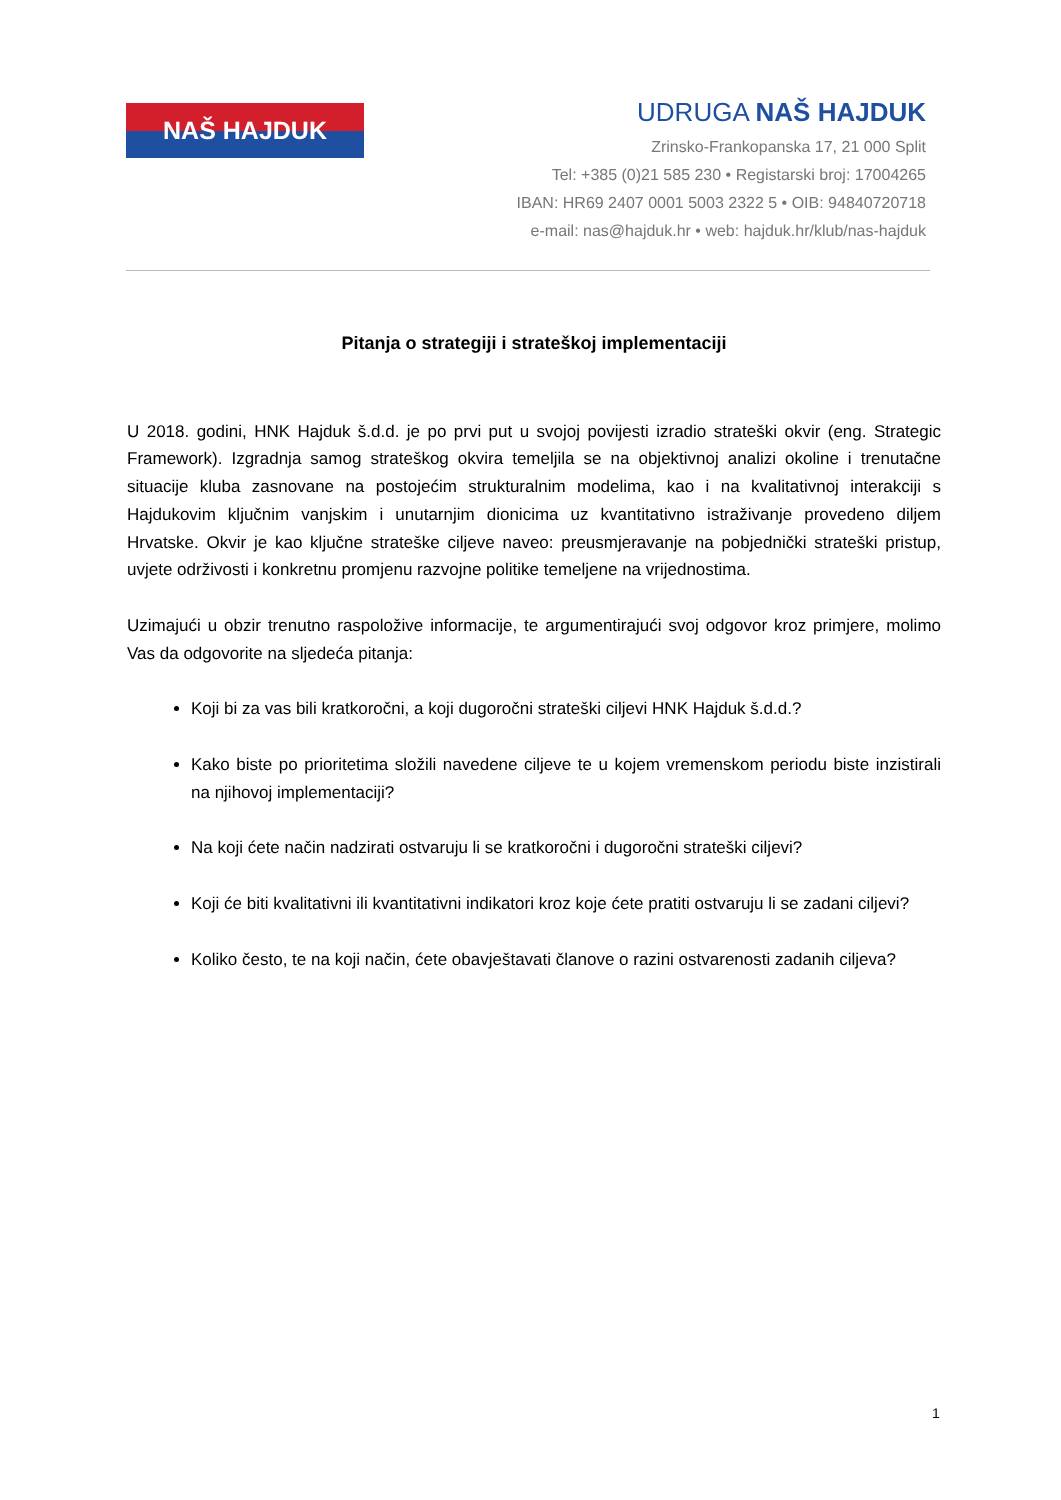NAŠ HAJDUK
UDRUGA NAŠ HAJDUK
Zrinsko-Frankopanska 17, 21 000 Split
Tel: +385 (0)21 585 230 • Registarski broj: 17004265
IBAN: HR69 2407 0001 5003 2322 5 • OIB: 94840720718
e-mail: nas@hajduk.hr • web: hajduk.hr/klub/nas-hajduk
Pitanja o strategiji i strateškoj implementaciji
U 2018. godini, HNK Hajduk š.d.d. je po prvi put u svojoj povijesti izradio strateški okvir (eng. Strategic Framework). Izgradnja samog strateškog okvira temeljila se na objektivnoj analizi okoline i trenutačne situacije kluba zasnovane na postojećim strukturalnim modelima, kao i na kvalitativnoj interakciji s Hajdukovim ključnim vanjskim i unutarnjim dionicima uz kvantitativno istraživanje provedeno diljem Hrvatske. Okvir je kao ključne strateške ciljeve naveo: preusmjeravanje na pobjednički strateški pristup, uvjete održivosti i konkretnu promjenu razvojne politike temeljene na vrijednostima.
Uzimajući u obzir trenutno raspoložive informacije, te argumentirajući svoj odgovor kroz primjere, molimo Vas da odgovorite na sljedeća pitanja:
Koji bi za vas bili kratkoročni, a koji dugoročni strateški ciljevi HNK Hajduk š.d.d.?
Kako biste po prioritetima složili navedene ciljeve te u kojem vremenskom periodu biste inzistirali na njihovoj implementaciji?
Na koji ćete način nadzirati ostvaruju li se kratkoročni i dugoročni strateški ciljevi?
Koji će biti kvalitativni ili kvantitativni indikatori kroz koje ćete pratiti ostvaruju li se zadani ciljevi?
Koliko često, te na koji način, ćete obavještavati članove o razini ostvarenosti zadanih ciljeva?
1